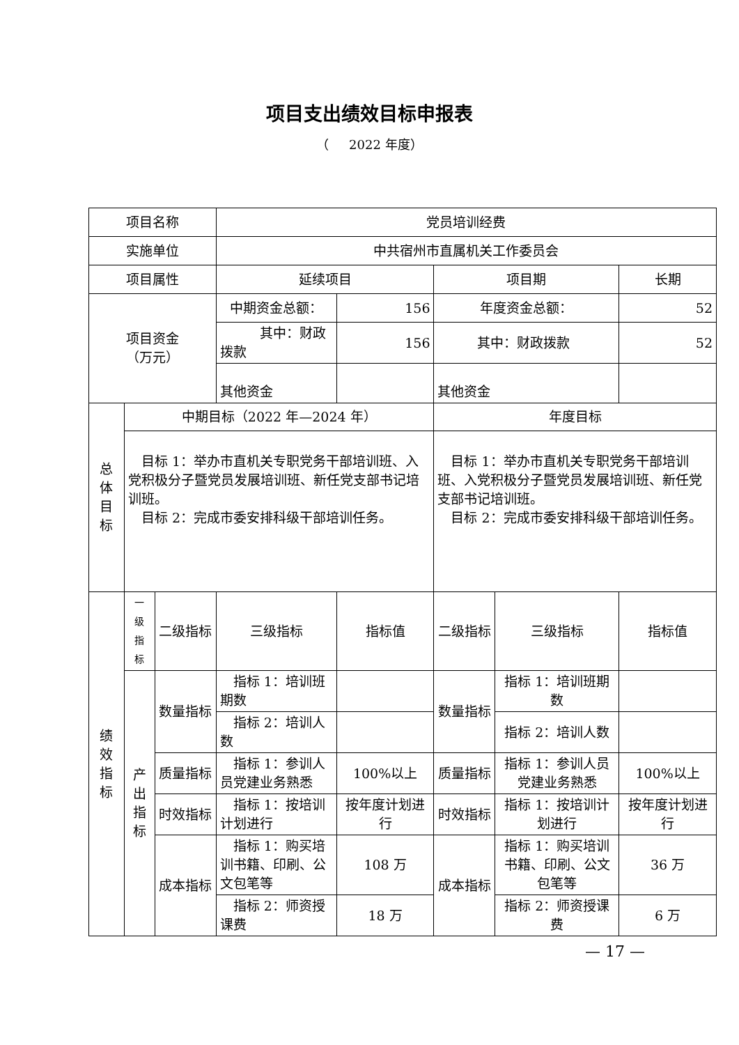项目支出绩效目标申报表
（ 2022 年度）
| 项目名称 | | | 党员培训经费 | | | | |
| 实施单位 | | | 中共宿州市直属机关工作委员会 | | | | |
| 项目属性 | | | 延续项目 | | 项目期 | | 长期 |
| 项目资金 （万元） | | | 中期资金总额： | 156 | 年度资金总额： | | 52 |
| | | | 其中：财政拨款 | 156 | 其中：财政拨款 | | 52 |
| | | | 其他资金 | | 其他资金 | | |
| 总 体 目 标 | 中期目标（2022 年—2024 年） | | | | 年度目标 | | |
| | 目标 1：举办市直机关专职党务干部培训班、入党积极分子暨党员发展培训班、新任党支部书记培训班。 目标 2：完成市委安排科级干部培训任务。 | | | | 目标 1：举办市直机关专职党务干部培训班、入党积极分子暨党员发展培训班、新任党支部书记培训班。 目标 2：完成市委安排科级干部培训任务。 | | |
| 绩 效 指 标 | 一 级 指 标 | 二级指标 | 三级指标 | 指标值 | 二级指标 | 三级指标 | 指标值 |
| | 产 出 指 标 | 数量指标 | 指标 1：培训班期数 | | 数量指标 | 指标 1：培训班期数 | |
| | | | 指标 2：培训人数 | | | 指标 2：培训人数 | |
| | | 质量指标 | 指标 1：参训人员党建业务熟悉 | 100%以上 | 质量指标 | 指标 1：参训人员党建业务熟悉 | 100%以上 |
| | | 时效指标 | 指标 1：按培训计划进行 | 按年度计划进行 | 时效指标 | 指标 1：按培训计划进行 | 按年度计划进行 |
| | | 成本指标 | 指标 1：购买培训书籍、印刷、公文包笔等 | 108 万 | 成本指标 | 指标 1：购买培训书籍、印刷、公文包笔等 | 36 万 |
| | | | 指标 2：师资授课费 | 18 万 | | 指标 2：师资授课费 | 6 万 |
— 17 —